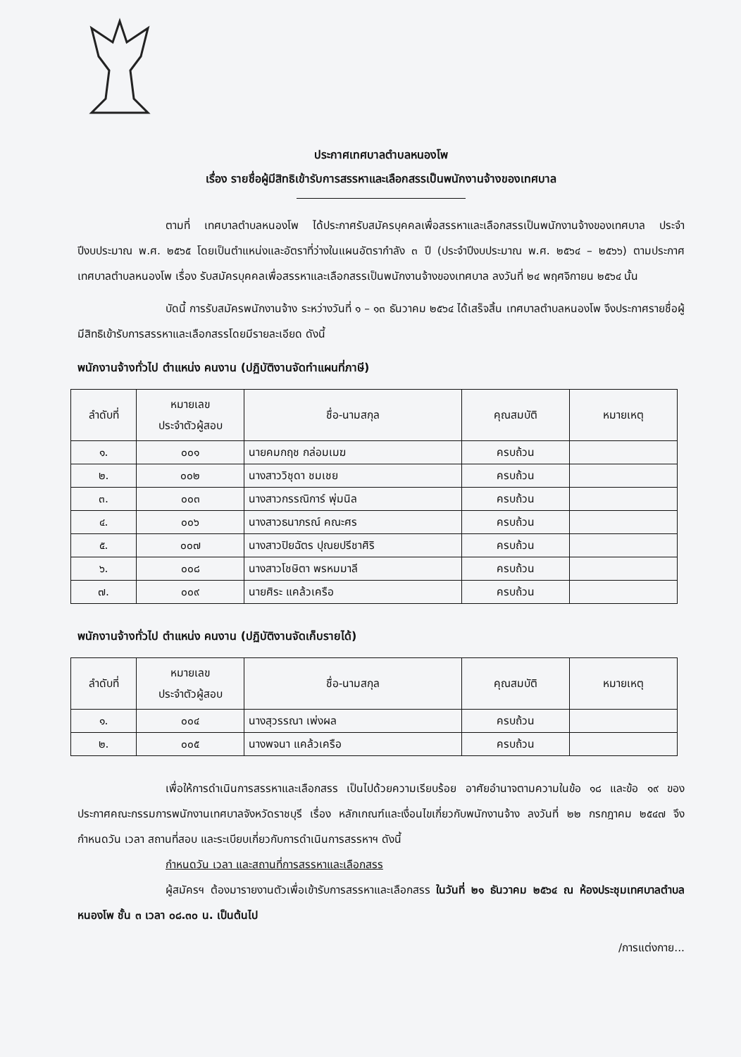ประกาศเทศบาลตำบลหนองโพ
เรื่อง รายชื่อผู้มีสิทธิเข้ารับการสรรหาและเลือกสรรเป็นพนักงานจ้างของเทศบาล
ตามที่ เทศบาลตำบลหนองโพ ได้ประกาศรับสมัครบุคคลเพื่อสรรหาและเลือกสรรเป็นพนักงานจ้างของเทศบาล ประจำปีงบประมาณ พ.ศ. ๒๕๖๕ โดยเป็นตำแหน่งและอัตราที่ว่างในแผนอัตรากำลัง ๓ ปี (ประจำปีงบประมาณ พ.ศ. ๒๕๖๔ – ๒๕๖๖) ตามประกาศเทศบาลตำบลหนองโพ เรื่อง รับสมัครบุคคลเพื่อสรรหาและเลือกสรรเป็นพนักงานจ้างของเทศบาล ลงวันที่ ๒๔ พฤศจิกายน ๒๕๖๔ นั้น
บัดนี้ การรับสมัครพนักงานจ้าง ระหว่างวันที่ ๑ – ๑๓ ธันวาคม ๒๕๖๔ ได้เสร็จสิ้น เทศบาลตำบลหนองโพ จึงประกาศรายชื่อผู้มีสิทธิเข้ารับการสรรหาและเลือกสรรโดยมีรายละเอียด ดังนี้
พนักงานจ้างทั่วไป ตำแหน่ง คนงาน (ปฏิบัติงานจัดทำแผนที่ภาษี)
| ลำดับที่ | หมายเลข ประจำตัวผู้สอบ | ชื่อ-นามสกุล | คุณสมบัติ | หมายเหตุ |
| --- | --- | --- | --- | --- |
| ๑. | ๐๐๑ | นายคมกฤช กล่อมเมฆ | ครบถ้วน | |
| ๒. | ๐๐๒ | นางสาววิชุดา ชมเชย | ครบถ้วน | |
| ๓. | ๐๐๓ | นางสาวกรรณิการ์ พุ่มนิล | ครบถ้วน | |
| ๔. | ๐๐๖ | นางสาวธนาภรณ์ คณะศร | ครบถ้วน | |
| ๕. | ๐๐๗ | นางสาวปิยฉัตร ปุณยปรีชาศิริ | ครบถ้วน | |
| ๖. | ๐๐๘ | นางสาวโชษิตา พรหมมาลี | ครบถ้วน | |
| ๗. | ๐๐๙ | นายศิระ แคล้วเครือ | ครบถ้วน | |
พนักงานจ้างทั่วไป ตำแหน่ง คนงาน (ปฏิบัติงานจัดเก็บรายได้)
| ลำดับที่ | หมายเลข ประจำตัวผู้สอบ | ชื่อ-นามสกุล | คุณสมบัติ | หมายเหตุ |
| --- | --- | --- | --- | --- |
| ๑. | ๐๐๔ | นางสุวรรณา เพ่งผล | ครบถ้วน | |
| ๒. | ๐๐๕ | นางพจนา แคล้วเครือ | ครบถ้วน | |
เพื่อให้การดำเนินการสรรหาและเลือกสรร เป็นไปด้วยความเรียบร้อย อาศัยอำนาจตามความในข้อ ๑๘ และข้อ ๑๙ ของประกาศคณะกรรมการพนักงานเทศบาลจังหวัดราชบุรี เรื่อง หลักเกณฑ์และเงื่อนไขเกี่ยวกับพนักงานจ้าง ลงวันที่ ๒๒ กรกฎาคม ๒๕๔๗ จึงกำหนดวัน เวลา สถานที่สอบ และระเบียบเกี่ยวกับการดำเนินการสรรหาฯ ดังนี้
กำหนดวัน เวลา และสถานที่การสรรหาและเลือกสรร
ผู้สมัครฯ ต้องมารายงานตัวเพื่อเข้ารับการสรรหาและเลือกสรร ในวันที่ ๒๑ ธันวาคม ๒๕๖๔ ณ ห้องประชุมเทศบาลตำบลหนองโพ ชั้น ๓ เวลา ๐๘.๓๐ น. เป็นต้นไป
/การแต่งกาย...